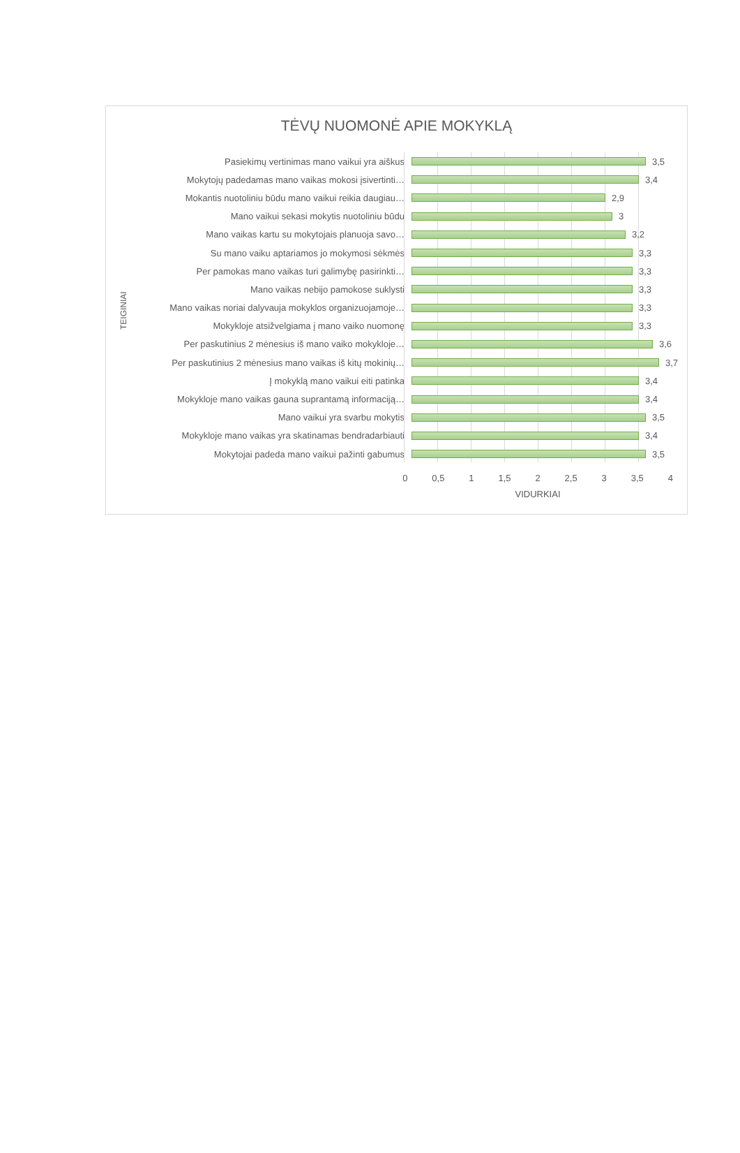TĖVŲ NUOMONĖ APIE MOKYKLĄ
TEIGINIAI
Pasiekimų vertinimas mano vaikui yra aiškus
3,5
Mokytojų padedamas mano vaikas mokosi įsivertinti…
3,4
Mokantis nuotoliniu būdu mano vaikui reikia daugiau…
2,9
Mano vaikui sekasi mokytis nuotoliniu būdu
3
Mano vaikas kartu su mokytojais planuoja savo…
3,2
Su mano vaiku aptariamos jo mokymosi sėkmės
3,3
Per pamokas mano vaikas turi galimybę pasirinkti…
3,3
Mano vaikas nebijo pamokose suklysti
3,3
Mano vaikas noriai dalyvauja mokyklos organizuojamoje…
3,3
Mokykloje atsižvelgiama į mano vaiko nuomonę
3,3
Per paskutinius 2 mėnesius iš mano vaiko mokykloje…
3,6
Per paskutinius 2 mėnesius mano vaikas iš kitų mokinių…
3,7
Į mokyklą mano vaikui eiti patinka
3,4
Mokykloje mano vaikas gauna suprantamą informaciją…
3,4
Mano vaikui yra svarbu mokytis
3,5
Mokykloje mano vaikas yra skatinamas bendradarbiauti
3,4
Mokytojai padeda mano vaikui pažinti gabumus
3,5
0 0,5 1 1,5 2 2,5 3 3,5 4
VIDURKIAI